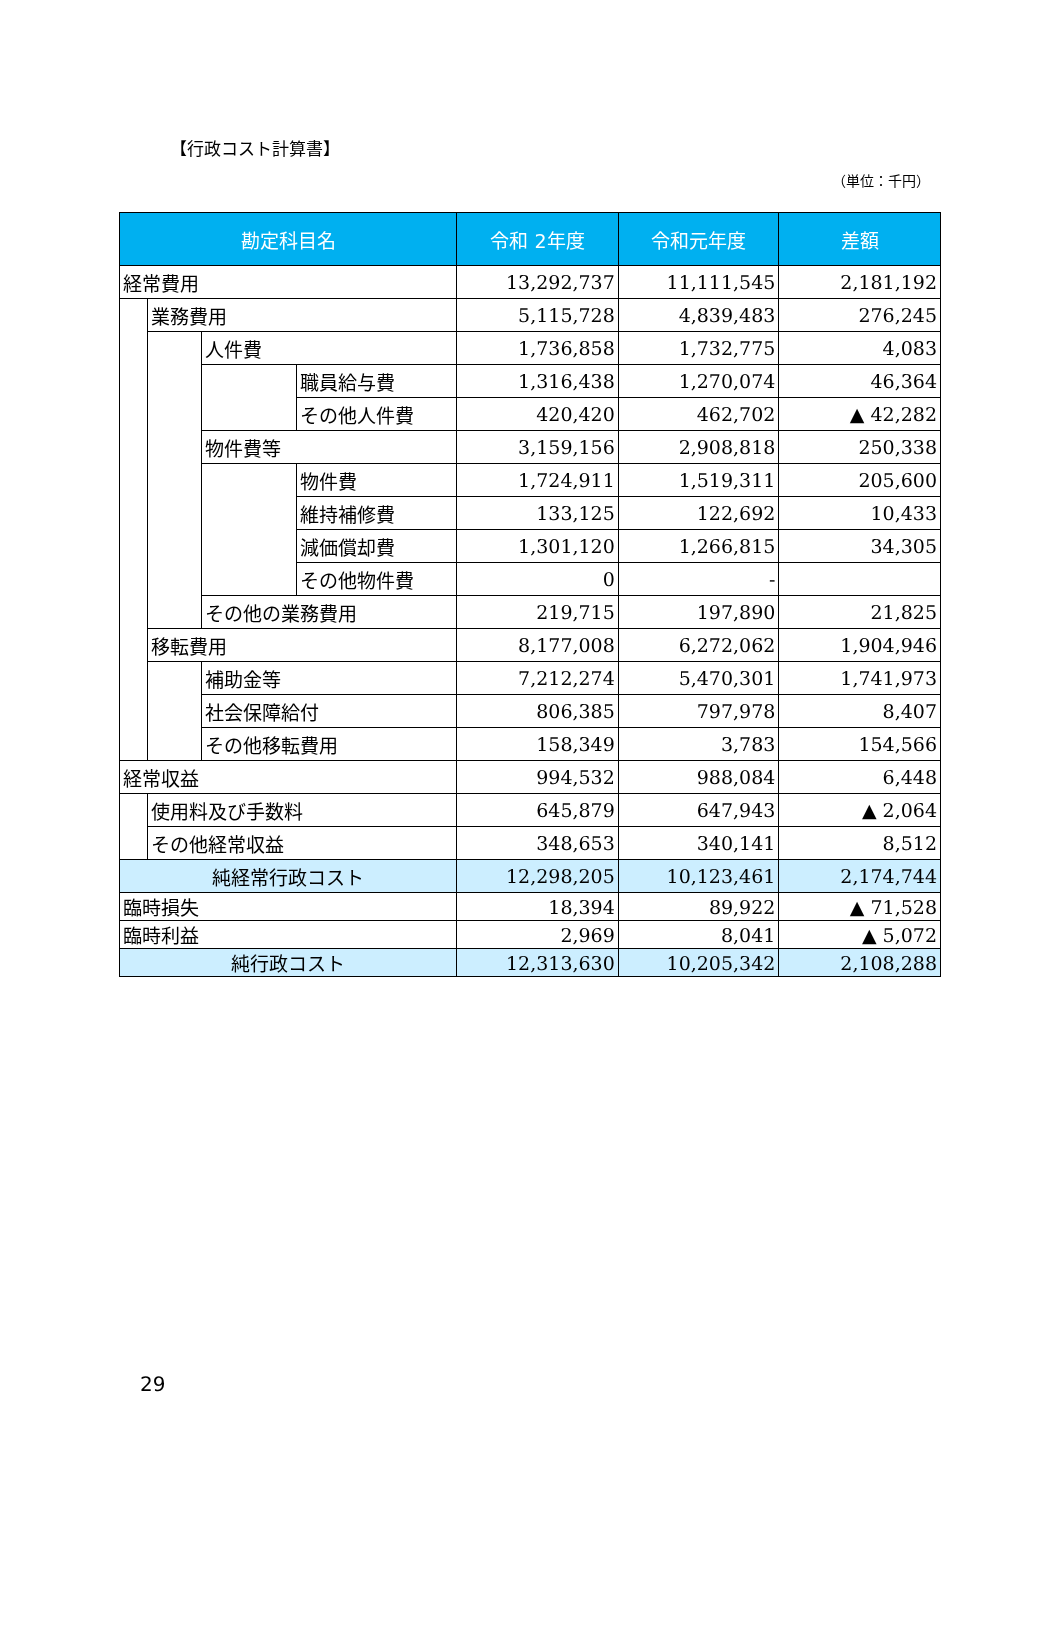【行政コスト計算書】
（単位：千円）
| 勘定科目名 | | | | 令和 2年度 | 令和元年度 | 差額 |
| --- | --- | --- | --- | --- | --- | --- |
| 経常費用 | | | | 13,292,737 | 11,111,545 | 2,181,192 |
| | 業務費用 | | | 5,115,728 | 4,839,483 | 276,245 |
| | | 人件費 | | 1,736,858 | 1,732,775 | 4,083 |
| | | | 職員給与費 | 1,316,438 | 1,270,074 | 46,364 |
| | | | その他人件費 | 420,420 | 462,702 | ▲ 42,282 |
| | | 物件費等 | | 3,159,156 | 2,908,818 | 250,338 |
| | | | 物件費 | 1,724,911 | 1,519,311 | 205,600 |
| | | | 維持補修費 | 133,125 | 122,692 | 10,433 |
| | | | 減価償却費 | 1,301,120 | 1,266,815 | 34,305 |
| | | | その他物件費 | 0 | - | |
| | | その他の業務費用 | | 219,715 | 197,890 | 21,825 |
| | 移転費用 | | | 8,177,008 | 6,272,062 | 1,904,946 |
| | | 補助金等 | | 7,212,274 | 5,470,301 | 1,741,973 |
| | | 社会保障給付 | | 806,385 | 797,978 | 8,407 |
| | | その他移転費用 | | 158,349 | 3,783 | 154,566 |
| 経常収益 | | | | 994,532 | 988,084 | 6,448 |
| | 使用料及び手数料 | | | 645,879 | 647,943 | ▲ 2,064 |
| | その他経常収益 | | | 348,653 | 340,141 | 8,512 |
| 純経常行政コスト | | | | 12,298,205 | 10,123,461 | 2,174,744 |
| 臨時損失 | | | | 18,394 | 89,922 | ▲ 71,528 |
| 臨時利益 | | | | 2,969 | 8,041 | ▲ 5,072 |
| 純行政コスト | | | | 12,313,630 | 10,205,342 | 2,108,288 |
29